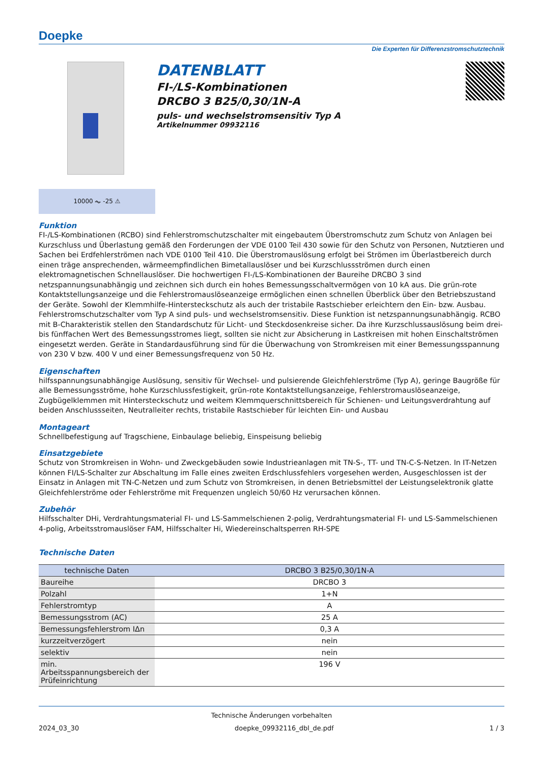Doepke
Die Experten für Differenzstromschutztechnik
DATENBLATT
FI-/LS-Kombinationen
DRCBO 3 B25/0,30/1N-A
puls- und wechselstromsensitiv Typ A
Artikelnummer 09932116
10000 ⏦ -25 ⚠
Funktion
FI-/LS-Kombinationen (RCBO) sind Fehlerstromschutzschalter mit eingebautem Überstromschutz zum Schutz von Anlagen bei Kurzschluss und Überlastung gemäß den Forderungen der VDE 0100 Teil 430 sowie für den Schutz von Personen, Nutztieren und Sachen bei Erdfehlerströmen nach VDE 0100 Teil 410. Die Überstromauslösung erfolgt bei Strömen im Überlastbereich durch einen träge ansprechenden, wärmeempfindlichen Bimetallauslöser und bei Kurzschlussströmen durch einen elektromagnetischen Schnellauslöser. Die hochwertigen FI-/LS-Kombinationen der Baureihe DRCBO 3 sind netzspannungsunabhängig und zeichnen sich durch ein hohes Bemessungsschaltvermögen von 10 kA aus. Die grün-rote Kontaktstellungsanzeige und die Fehlerstromauslöseanzeige ermöglichen einen schnellen Überblick über den Betriebszustand der Geräte. Sowohl der Klemmhilfe-Hintersteckschutz als auch der tristabile Rastschieber erleichtern den Ein- bzw. Ausbau. Fehlerstromschutzschalter vom Typ A sind puls- und wechselstromsensitiv. Diese Funktion ist netzspannungsunabhängig. RCBO mit B-Charakteristik stellen den Standardschutz für Licht- und Steckdosenkreise sicher. Da ihre Kurzschlussauslösung beim drei- bis fünffachen Wert des Bemessungsstromes liegt, sollten sie nicht zur Absicherung in Lastkreisen mit hohen Einschaltströmen eingesetzt werden. Geräte in Standardausführung sind für die Überwachung von Stromkreisen mit einer Bemessungsspannung von 230 V bzw. 400 V und einer Bemessungsfrequenz von 50 Hz.
Eigenschaften
hilfsspannungsunabhängige Auslösung, sensitiv für Wechsel- und pulsierende Gleichfehlerströme (Typ A), geringe Baugröße für alle Bemessungsströme, hohe Kurzschlussfestigkeit, grün-rote Kontaktstellungsanzeige, Fehlerstromauslöseanzeige, Zugbügelklemmen mit Hintersteckschutz und weitem Klemmquerschnittsbereich für Schienen- und Leitungsverdrahtung auf beiden Anschlussseiten, Neutralleiter rechts, tristabile Rastschieber für leichten Ein- und Ausbau
Montageart
Schnellbefestigung auf Tragschiene, Einbaulage beliebig, Einspeisung beliebig
Einsatzgebiete
Schutz von Stromkreisen in Wohn- und Zweckgebäuden sowie Industrieanlagen mit TN-S-, TT- und TN-C-S-Netzen. In IT-Netzen können FI/LS-Schalter zur Abschaltung im Falle eines zweiten Erdschlussfehlers vorgesehen werden, Ausgeschlossen ist der Einsatz in Anlagen mit TN-C-Netzen und zum Schutz von Stromkreisen, in denen Betriebsmittel der Leistungselektronik glatte Gleichfehlerströme oder Fehlerströme mit Frequenzen ungleich 50/60 Hz verursachen können.
Zubehör
Hilfsschalter DHi, Verdrahtungsmaterial FI- und LS-Sammelschienen 2-polig, Verdrahtungsmaterial FI- und LS-Sammelschienen 4-polig, Arbeitsstromauslöser FAM, Hilfsschalter Hi, Wiedereinschaltsperren RH-SPE
Technische Daten
| technische Daten | DRCBO 3 B25/0,30/1N-A |
| --- | --- |
| Baureihe | DRCBO 3 |
| Polzahl | 1+N |
| Fehlerstromtyp | A |
| Bemessungsstrom (AC) | 25 A |
| Bemessungsfehlerstrom IΔn | 0,3 A |
| kurzzeitverzögert | nein |
| selektiv | nein |
| min. Arbeitsspannungsbereich der Prüfeinrichtung | 196 V |
Technische Änderungen vorbehalten
2024_03_30 doepke_09932116_dbl_de.pdf 1 / 3